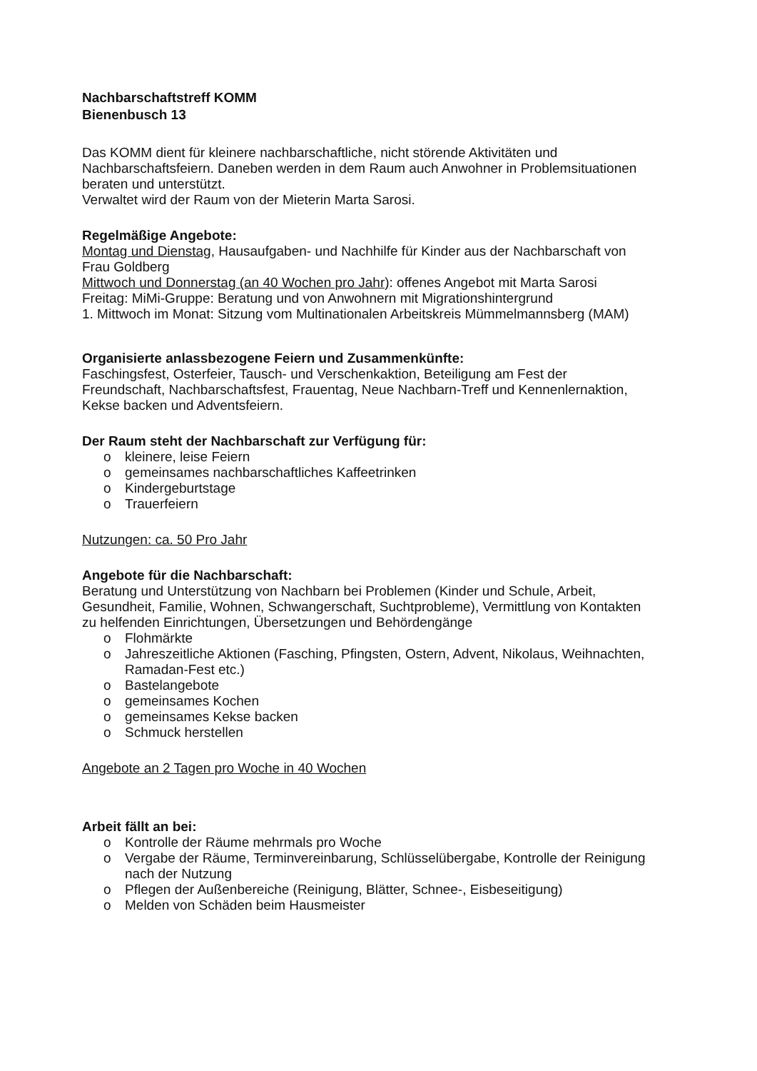Nachbarschaftstreff KOMM
Bienenbusch 13
Das KOMM dient für kleinere nachbarschaftliche, nicht störende Aktivitäten und Nachbarschaftsfeiern. Daneben werden in dem Raum auch Anwohner in Problemsituationen beraten und unterstützt.
Verwaltet wird der Raum von der Mieterin Marta Sarosi.
Regelmäßige Angebote:
Montag und Dienstag, Hausaufgaben- und Nachhilfe für Kinder aus der Nachbarschaft von Frau Goldberg
Mittwoch und Donnerstag (an 40 Wochen pro Jahr): offenes Angebot mit Marta Sarosi
Freitag: MiMi-Gruppe: Beratung und von Anwohnern mit Migrationshintergrund
1. Mittwoch im Monat: Sitzung vom Multinationalen Arbeitskreis Mümmelmannsberg (MAM)
Organisierte anlassbezogene Feiern und Zusammenkünfte:
Faschingsfest, Osterfeier, Tausch- und Verschenkaktion, Beteiligung am Fest der Freundschaft, Nachbarschaftsfest, Frauentag, Neue Nachbarn-Treff und Kennenlernaktion, Kekse backen und Adventsfeiern.
Der Raum steht der Nachbarschaft zur Verfügung für:
o kleinere, leise Feiern
o gemeinsames nachbarschaftliches Kaffeetrinken
o Kindergeburtstage
o Trauerfeiern
Nutzungen: ca. 50 Pro Jahr
Angebote für die Nachbarschaft:
Beratung und Unterstützung von Nachbarn bei Problemen (Kinder und Schule, Arbeit, Gesundheit, Familie, Wohnen, Schwangerschaft, Suchtprobleme), Vermittlung von Kontakten zu helfenden Einrichtungen, Übersetzungen und Behördengänge
o Flohmärkte
o Jahreszeitliche Aktionen (Fasching, Pfingsten, Ostern, Advent, Nikolaus, Weihnachten, Ramadan-Fest etc.)
o Bastelangebote
o gemeinsames Kochen
o gemeinsames Kekse backen
o Schmuck herstellen
Angebote an 2 Tagen pro Woche in 40 Wochen
Arbeit fällt an bei:
o Kontrolle der Räume mehrmals pro Woche
o Vergabe der Räume, Terminvereinbarung, Schlüsselübergabe, Kontrolle der Reinigung nach der Nutzung
o Pflegen der Außenbereiche (Reinigung, Blätter, Schnee-, Eisbeseitigung)
o Melden von Schäden beim Hausmeister